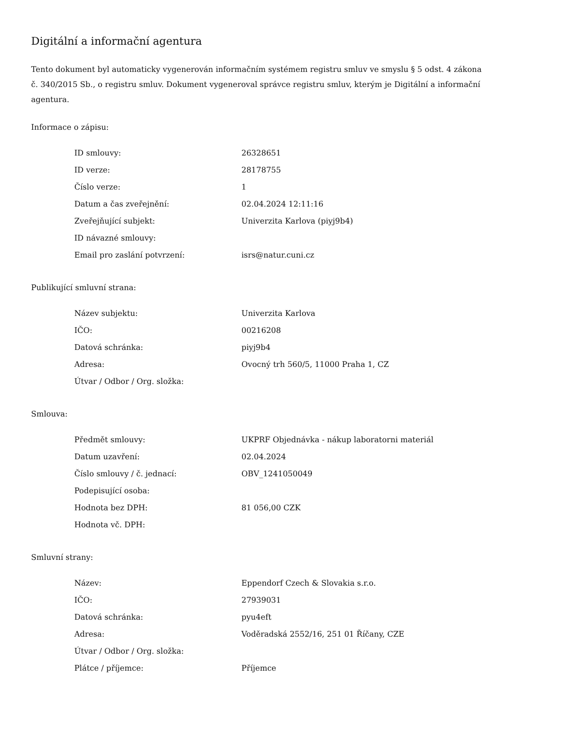Digitální a informační agentura
Tento dokument byl automaticky vygenerován informačním systémem registru smluv ve smyslu § 5 odst. 4 zákona
č. 340/2015 Sb., o registru smluv. Dokument vygeneroval správce registru smluv, kterým je Digitální a informační agentura.
Informace o zápisu:
| ID smlouvy: | 26328651 |
| ID verze: | 28178755 |
| Číslo verze: | 1 |
| Datum a čas zveřejnění: | 02.04.2024 12:11:16 |
| Zveřejňující subjekt: | Univerzita Karlova (piyj9b4) |
| ID návazné smlouvy: | |
| Email pro zaslání potvrzení: | isrs@natur.cuni.cz |
Publikující smluvní strana:
| Název subjektu: | Univerzita Karlova |
| IČO: | 00216208 |
| Datová schránka: | piyj9b4 |
| Adresa: | Ovocný trh 560/5, 11000 Praha 1, CZ |
| Útvar / Odbor / Org. složka: | |
Smlouva:
| Předmět smlouvy: | UKPRF Objednávka - nákup laboratorni materiál |
| Datum uzavření: | 02.04.2024 |
| Číslo smlouvy / č. jednací: | OBV_1241050049 |
| Podepisující osoba: | |
| Hodnota bez DPH: | 81 056,00 CZK |
| Hodnota vč. DPH: | |
Smluvní strany:
| Název: | Eppendorf Czech & Slovakia s.r.o. |
| IČO: | 27939031 |
| Datová schránka: | pyu4eft |
| Adresa: | Voděradská 2552/16, 251 01 Říčany, CZE |
| Útvar / Odbor / Org. složka: | |
| Plátce / příjemce: | Příjemce |